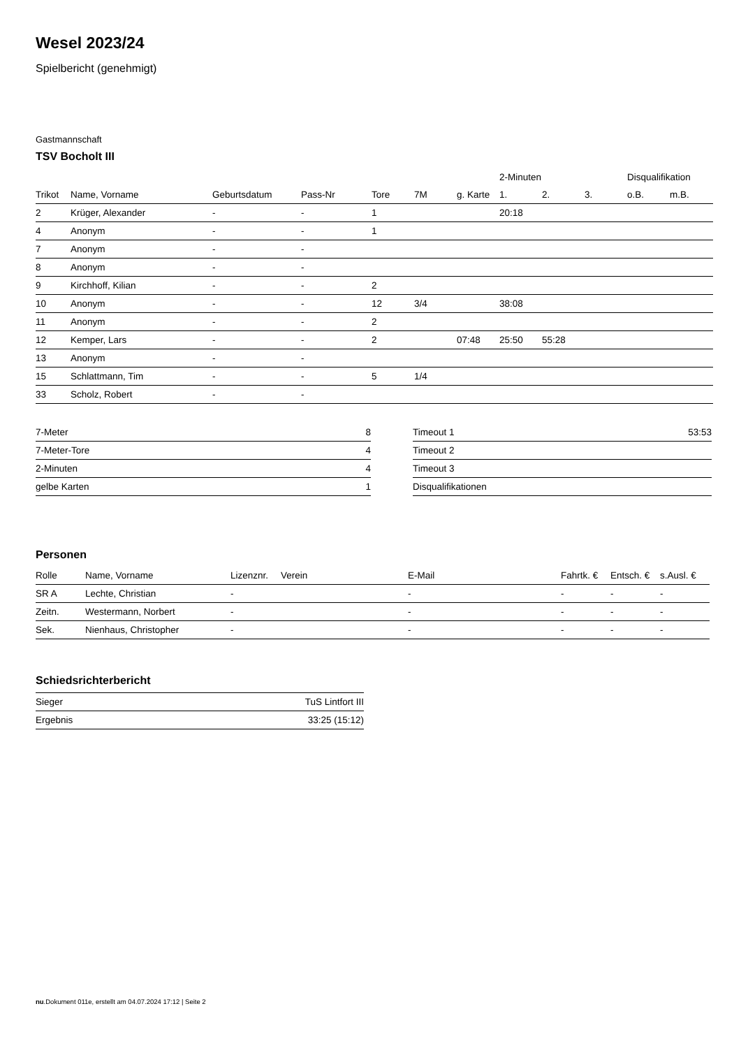Wesel 2023/24
Spielbericht (genehmigt)
Gastmannschaft
TSV Bocholt III
| | | | | | | | 2-Minuten | | | Disqualifikation | |
| --- | --- | --- | --- | --- | --- | --- | --- | --- | --- | --- | --- |
| Trikot | Name, Vorname | Geburtsdatum | Pass-Nr | Tore | 7M | g. Karte | 1. | 2. | 3. | o.B. | m.B. |
| 2 | Krüger, Alexander | - | - | 1 | | | 20:18 | | | | |
| 4 | Anonym | - | - | 1 | | | | | | | |
| 7 | Anonym | - | - | | | | | | | | |
| 8 | Anonym | - | - | | | | | | | | |
| 9 | Kirchhoff, Kilian | - | - | 2 | | | | | | | |
| 10 | Anonym | - | - | 12 | 3/4 | | 38:08 | | | | |
| 11 | Anonym | - | - | 2 | | | | | | | |
| 12 | Kemper, Lars | - | - | 2 | | 07:48 | 25:50 | 55:28 | | | |
| 13 | Anonym | - | - | | | | | | | | |
| 15 | Schlattmann, Tim | - | - | 5 | 1/4 | | | | | | |
| 33 | Scholz, Robert | - | - | | | | | | | | |
| 7-Meter | 8 |
| 7-Meter-Tore | 4 |
| 2-Minuten | 4 |
| gelbe Karten | 1 |
| Timeout 1 | 53:53 |
| Timeout 2 | |
| Timeout 3 | |
| Disqualifikationen | |
Personen
| Rolle | Name, Vorname | Lizenznr. | Verein | E-Mail | Fahrtk. € | Entsch. € | s.Ausl. € |
| --- | --- | --- | --- | --- | --- | --- | --- |
| SR A | Lechte, Christian | - | | - | - | - | - |
| Zeitn. | Westermann, Norbert | - | | - | - | - | - |
| Sek. | Nienhaus, Christopher | - | | - | - | - | - |
Schiedsrichterbericht
| Sieger | TuS Lintfort III |
| Ergebnis | 33:25 (15:12) |
nu.Dokument 011e, erstellt am 04.07.2024 17:12 | Seite 2